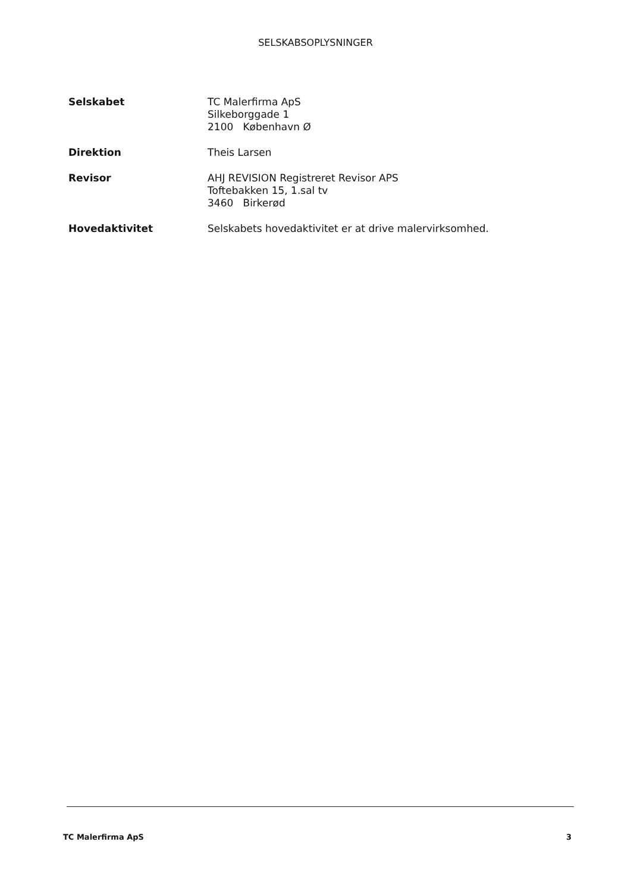SELSKABSOPLYSNINGER
Selskabet
TC Malerfirma ApS
Silkeborggade 1
2100 København Ø
Direktion
Theis Larsen
Revisor
AHJ REVISION Registreret Revisor APS
Toftebakken 15, 1.sal tv
3460 Birkerød
Hovedaktivitet
Selskabets hovedaktivitet er at drive malervirksomhed.
TC Malerfirma ApS 3